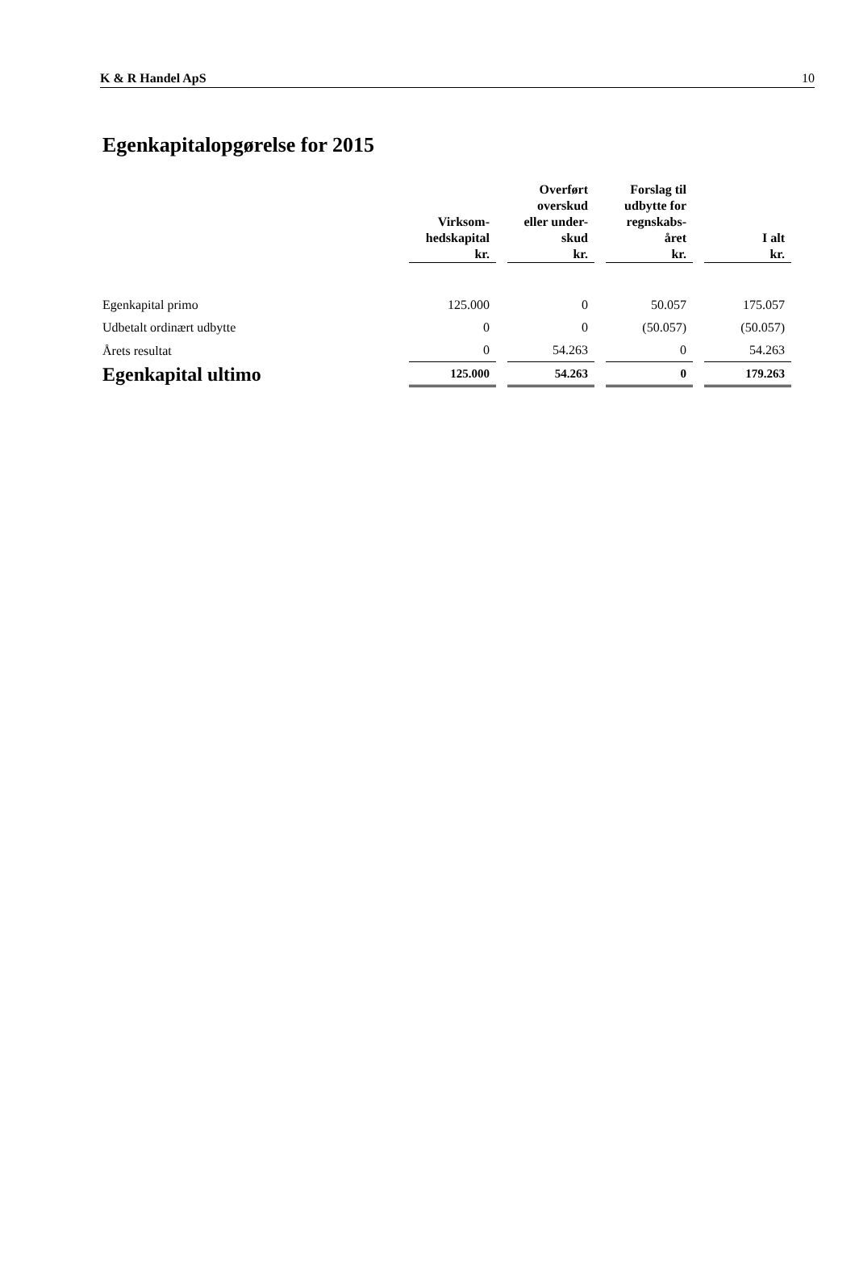K & R Handel ApS 10
Egenkapitalopgørelse for 2015
| | Virksom- hedskapital kr. | | Overført overskud eller under- skud kr. | | Forslag til udbytte for regnskabs- året kr. | | I alt kr. |
| --- | --- | --- | --- | --- | --- | --- | --- |
| Egenkapital primo | 125.000 | | 0 | | 50.057 | | 175.057 |
| Udbetalt ordinært udbytte | 0 | | 0 | | (50.057) | | (50.057) |
| Årets resultat | 0 | | 54.263 | | 0 | | 54.263 |
| Egenkapital ultimo | 125.000 | | 54.263 | | 0 | | 179.263 |